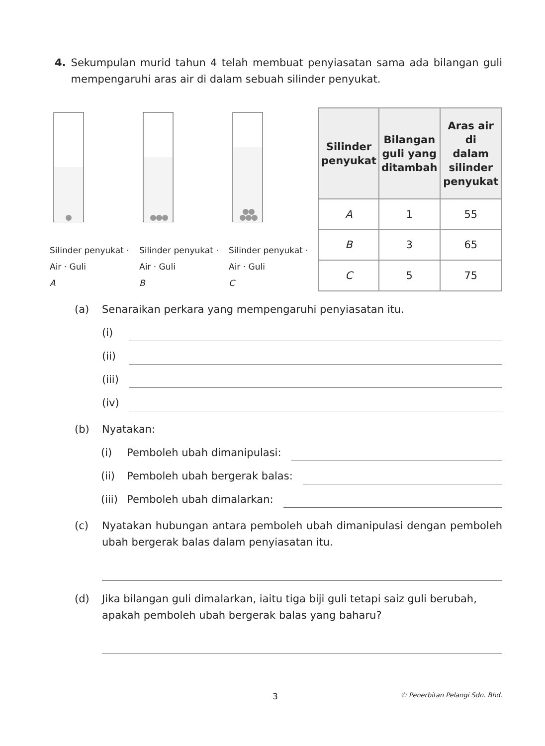4. Sekumpulan murid tahun 4 telah membuat penyiasatan sama ada bilangan guli mempengaruhi aras air di dalam sebuah silinder penyukat.
Silinder penyukat · Air · Guli
A
Silinder penyukat · Air · Guli
B
Silinder penyukat · Air · Guli
C
| Silinder penyukat | Bilangan guli yang ditambah | Aras air di dalam silinder penyukat |
| --- | --- | --- |
| A | 1 | 55 |
| B | 3 | 65 |
| C | 5 | 75 |
(a) Senaraikan perkara yang mempengaruhi penyiasatan itu.
(i)
(ii)
(iii)
(iv)
(b) Nyatakan:
(i) Pemboleh ubah dimanipulasi:
(ii) Pemboleh ubah bergerak balas:
(iii) Pemboleh ubah dimalarkan:
(c) Nyatakan hubungan antara pemboleh ubah dimanipulasi dengan pemboleh ubah bergerak balas dalam penyiasatan itu.
(d) Jika bilangan guli dimalarkan, iaitu tiga biji guli tetapi saiz guli berubah, apakah pemboleh ubah bergerak balas yang baharu?
3 © Penerbitan Pelangi Sdn. Bhd.